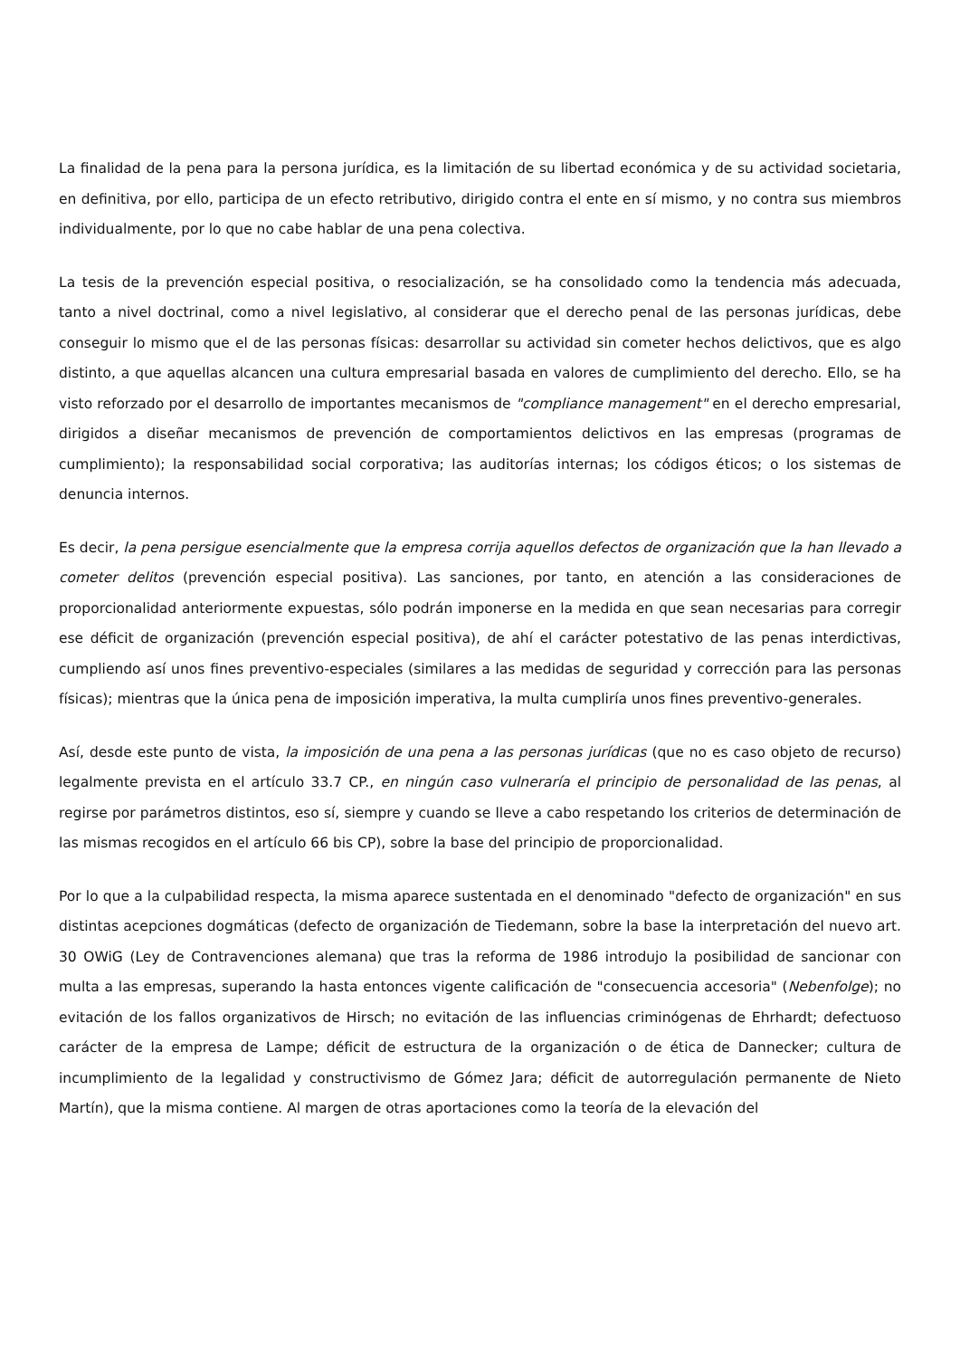La finalidad de la pena para la persona jurídica, es la limitación de su libertad económica y de su actividad societaria, en definitiva, por ello, participa de un efecto retributivo, dirigido contra el ente en sí mismo, y no contra sus miembros individualmente, por lo que no cabe hablar de una pena colectiva.
La tesis de la prevención especial positiva, o resocialización, se ha consolidado como la tendencia más adecuada, tanto a nivel doctrinal, como a nivel legislativo, al considerar que el derecho penal de las personas jurídicas, debe conseguir lo mismo que el de las personas físicas: desarrollar su actividad sin cometer hechos delictivos, que es algo distinto, a que aquellas alcancen una cultura empresarial basada en valores de cumplimiento del derecho. Ello, se ha visto reforzado por el desarrollo de importantes mecanismos de "compliance management" en el derecho empresarial, dirigidos a diseñar mecanismos de prevención de comportamientos delictivos en las empresas (programas de cumplimiento); la responsabilidad social corporativa; las auditorías internas; los códigos éticos; o los sistemas de denuncia internos.
Es decir, la pena persigue esencialmente que la empresa corrija aquellos defectos de organización que la han llevado a cometer delitos (prevención especial positiva). Las sanciones, por tanto, en atención a las consideraciones de proporcionalidad anteriormente expuestas, sólo podrán imponerse en la medida en que sean necesarias para corregir ese déficit de organización (prevención especial positiva), de ahí el carácter potestativo de las penas interdictivas, cumpliendo así unos fines preventivo-especiales (similares a las medidas de seguridad y corrección para las personas físicas); mientras que la única pena de imposición imperativa, la multa cumpliría unos fines preventivo-generales.
Así, desde este punto de vista, la imposición de una pena a las personas jurídicas (que no es caso objeto de recurso) legalmente prevista en el artículo 33.7 CP., en ningún caso vulneraría el principio de personalidad de las penas, al regirse por parámetros distintos, eso sí, siempre y cuando se lleve a cabo respetando los criterios de determinación de las mismas recogidos en el artículo 66 bis CP), sobre la base del principio de proporcionalidad.
Por lo que a la culpabilidad respecta, la misma aparece sustentada en el denominado "defecto de organización" en sus distintas acepciones dogmáticas (defecto de organización de Tiedemann, sobre la base la interpretación del nuevo art. 30 OWiG (Ley de Contravenciones alemana) que tras la reforma de 1986 introdujo la posibilidad de sancionar con multa a las empresas, superando la hasta entonces vigente calificación de "consecuencia accesoria" (Nebenfolge); no evitación de los fallos organizativos de Hirsch; no evitación de las influencias criminógenas de Ehrhardt; defectuoso carácter de la empresa de Lampe; déficit de estructura de la organización o de ética de Dannecker; cultura de incumplimiento de la legalidad y constructivismo de Gómez Jara; déficit de autorregulación permanente de Nieto Martín), que la misma contiene. Al margen de otras aportaciones como la teoría de la elevación del